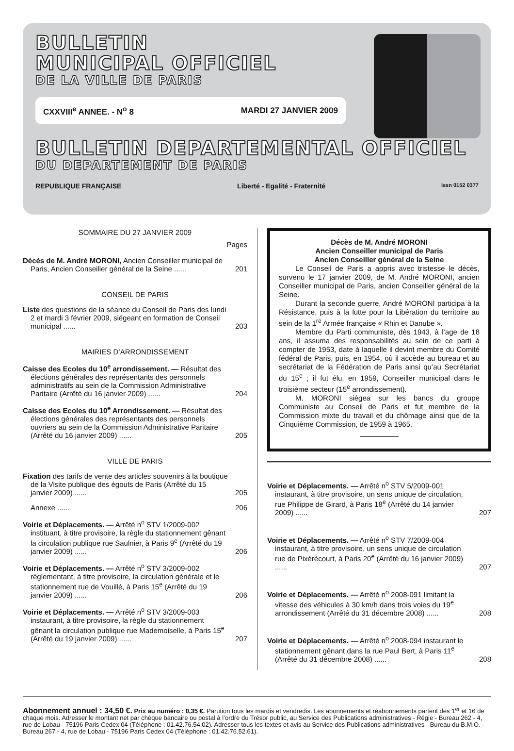BULLETIN
MUNICIPAL OFFICIEL
DE LA VILLE DE PARIS
CXXVIII<sup>e</sup> ANNEE. - N<sup>o</sup> 8 MARDI 27 JANVIER 2009
BULLETIN DEPARTEMENTAL OFFICIEL
DU DEPARTEMENT DE PARIS
REPUBLIQUE FRANÇAISE Liberté - Egalité - Fraternité issn 0152 0377
SOMMAIRE DU 27 JANVIER 2009
Pages
Décès de M. André MORONI, Ancien Conseiller municipal de Paris, Ancien Conseiller général de la Seine ......
201
CONSEIL DE PARIS
Liste des questions de la séance du Conseil de Paris des lundi 2 et mardi 3 février 2009, siégeant en formation de Conseil municipal ......
203
MAIRIES D’ARRONDISSEMENT
Caisse des Ecoles du 10<sup>e</sup> arrondissement. — Résultat des élections générales des représentants des personnels administratifs au sein de la Commission Administrative Paritaire (Arrêté du 16 janvier 2009) ......
204
Caisse des Ecoles du 10<sup>e</sup> Arrondissement. — Résultat des élections générales des représentants des personnels ouvriers au sein de la Commission Administrative Paritaire (Arrêté du 16 janvier 2009) ......
205
VILLE DE PARIS
Fixation des tarifs de vente des articles souvenirs à la boutique de la Visite publique des égouts de Paris (Arrêté du 15 janvier 2009) ......
205
Annexe ...... 206
Voirie et Déplacements. — Arrêté n<sup>o</sup> STV 1/2009-002 instituant, à titre provisoire, la règle du stationnement gênant la circulation publique rue Saulnier, à Paris 9<sup>e</sup> (Arrêté du 19 janvier 2009) ......
206
Voirie et Déplacements. — Arrêté n<sup>o</sup> STV 3/2009-002 réglementant, à titre provisoire, la circulation générale et le stationnement rue de Vouillé, à Paris 15<sup>e</sup> (Arrêté du 19 janvier 2009) ......
206
Voirie et Déplacements. — Arrêté n<sup>o</sup> STV 3/2009-003 instaurant, à titre provisoire, la règle du stationnement gênant la circulation publique rue Mademoiselle, à Paris 15<sup>e</sup> (Arrêté du 19 janvier 2009) ......
207
Décès de M. André MORONI
Ancien Conseiller municipal de Paris
Ancien Conseiller général de la Seine
Le Conseil de Paris a appris avec tristesse le décès, survenu le 17 janvier 2009, de M. André MORONI, ancien Conseiller municipal de Paris, ancien Conseiller général de la Seine.
Durant la seconde guerre, André MORONI participa à la Résistance, puis à la lutte pour la Libération du territoire au sein de la 1<sup>re</sup> Armée française « Rhin et Danube ».
Membre du Parti communiste, dès 1943, à l’age de 18 ans, il assuma des responsabilités au sein de ce parti à compter de 1953, date à laquelle il devint membre du Comité fédéral de Paris, puis, en 1954, où il accède au bureau et au secrétariat de la Fédération de Paris ainsi qu’au Secrétariat du 15<sup>e</sup> ; il fut élu, en 1959, Conseiller municipal dans le troisième secteur (15<sup>e</sup> arrondissement).
M. MORONI siégea sur les bancs du groupe Communiste au Conseil de Paris et fut membre de la Commission mixte du travail et du chômage ainsi que de la Cinquième Commission, de 1959 à 1965.
Voirie et Déplacements. — Arrêté n<sup>o</sup> STV 5/2009-001 instaurant, à titre provisoire, un sens unique de circulation, rue Philippe de Girard, à Paris 18<sup>e</sup> (Arrêté du 14 janvier 2009) ......
207
Voirie et Déplacements. — Arrêté n<sup>o</sup> STV 7/2009-004 instaurant, à titre provisoire, un sens unique de circulation rue de Pixérécourt, à Paris 20<sup>e</sup> (Arrêté du 16 janvier 2009) ......
207
Voirie et Déplacements. — Arrêté n<sup>o</sup> 2008-091 limitant la vitesse des véhicules à 30 km/h dans trois voies du 19<sup>e</sup> arrondissement (Arrêté du 31 décembre 2008) ......
208
Voirie et Déplacements. — Arrêté n<sup>o</sup> 2008-094 instaurant le stationnement gênant dans la rue Paul Bert, à Paris 11<sup>e</sup> (Arrêté du 31 décembre 2008) ......
208
Abonnement annuel : 34,50 €. Prix au numéro : 0,35 €. Parution tous les mardis et vendredis. Les abonnements et réabonnements partent des 1<sup>er</sup> et 16 de chaque mois. Adresser le montant net par chèque bancaire ou postal à l’ordre du Trésor public, au Service des Publications administratives - Régie - Bureau 262 - 4, rue de Lobau - 75196 Paris Cedex 04 (Téléphone : 01.42.76.54.02). Adresser tous les textes et avis au Service des Publications administratives - Bureau du B.M.O. - Bureau 267 - 4, rue de Lobau - 75196 Paris Cedex 04 (Téléphone : 01.42.76.52.61).